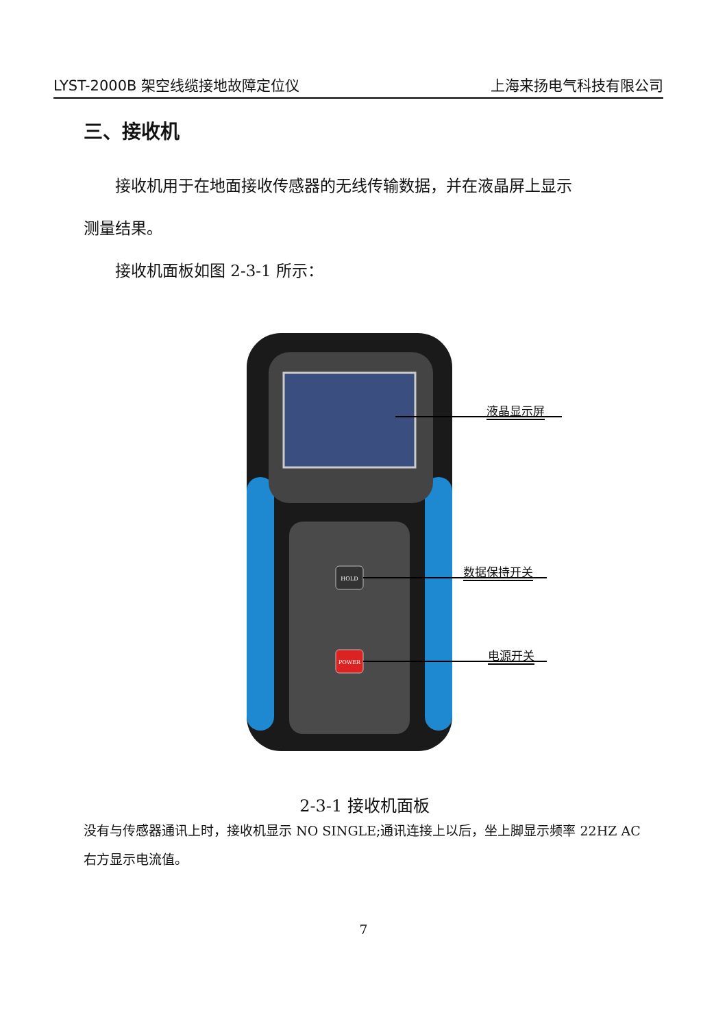LYST-2000B 架空线缆接地故障定位仪 上海来扬电气科技有限公司
三、接收机
接收机用于在地面接收传感器的无线传输数据，并在液晶屏上显示
测量结果。
接收机面板如图 2-3-1 所示：
HOLD
POWER
液晶显示屏
数据保持开关
电源开关
2-3-1 接收机面板
没有与传感器通讯上时，接收机显示 NO SINGLE;通讯连接上以后，坐上脚显示频率 22HZ AC 右方显示电流值。
7